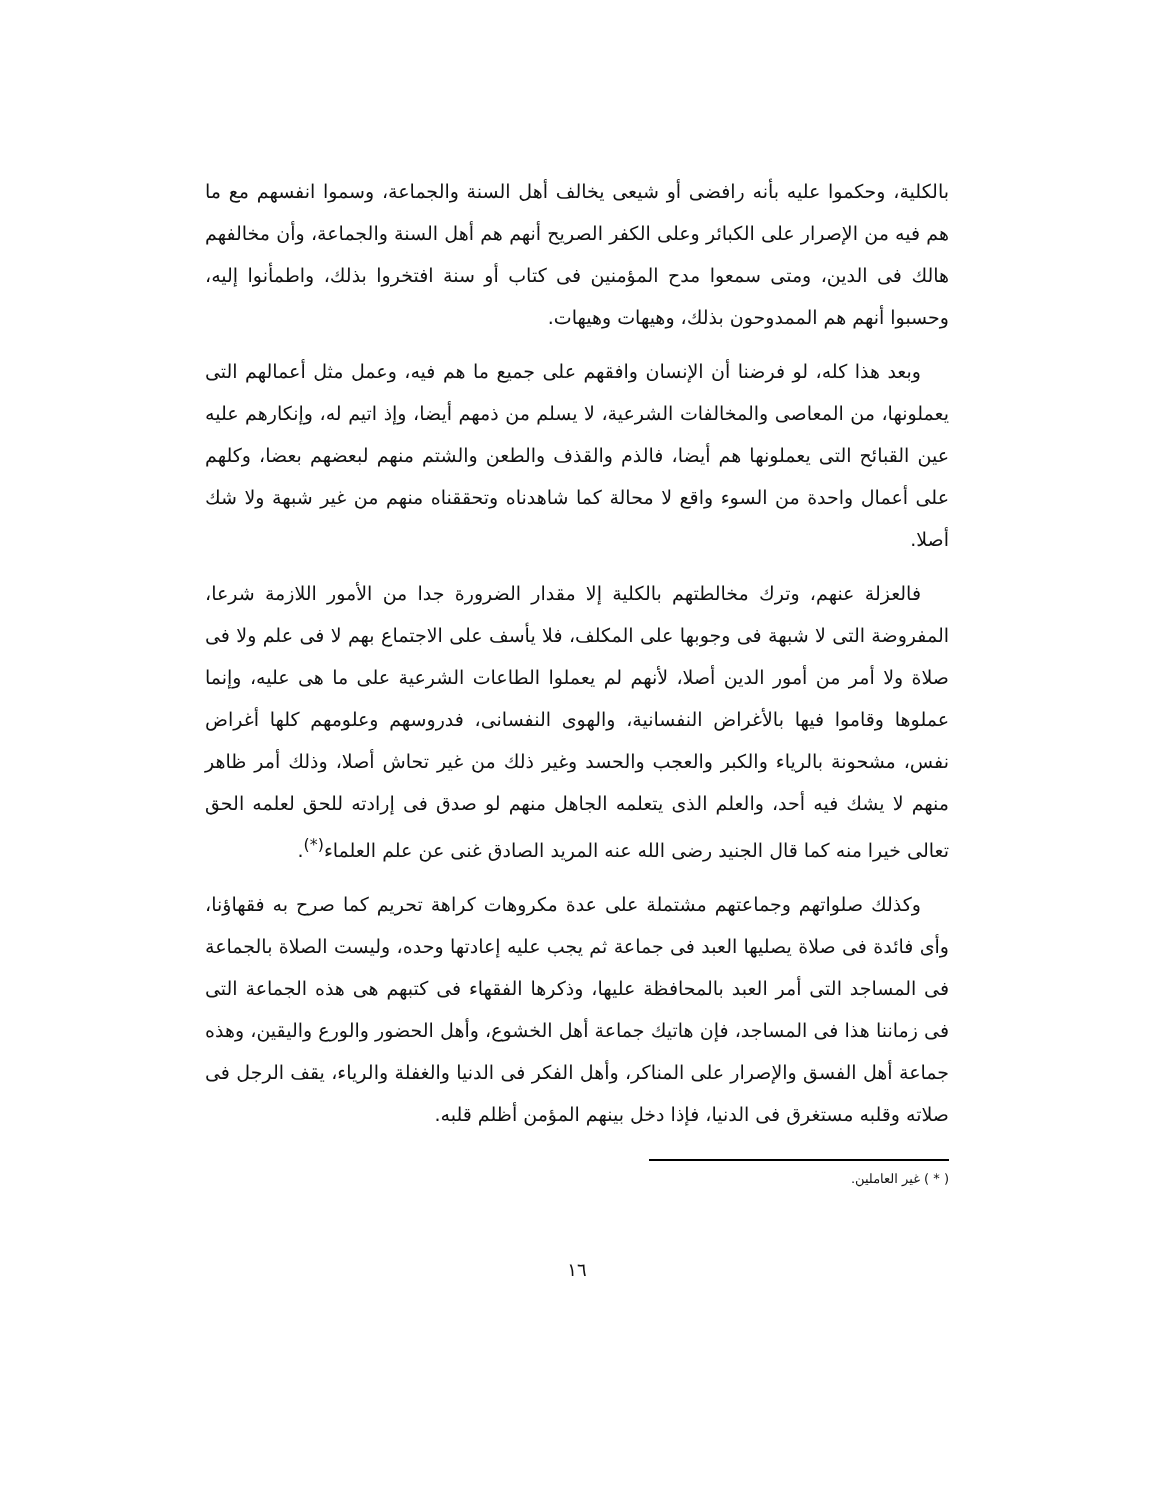بالكلية، وحكموا عليه بأنه رافضى أو شيعى يخالف أهل السنة والجماعة، وسموا انفسهم مع ما هم فيه من الإصرار على الكبائر وعلى الكفر الصريح أنهم هم أهل السنة والجماعة، وأن مخالفهم هالك فى الدين، ومتى سمعوا مدح المؤمنين فى كتاب أو سنة افتخروا بذلك، واطمأنوا إليه، وحسبوا أنهم هم الممدوحون بذلك، وهيهات وهيهات.
وبعد هذا كله، لو فرضنا أن الإنسان وافقهم على جميع ما هم فيه، وعمل مثل أعمالهم التى يعملونها، من المعاصى والمخالفات الشرعية، لا يسلم من ذمهم أيضا، وإذ اتيم له، وإنكارهم عليه عين القبائح التى يعملونها هم أيضا، فالذم والقذف والطعن والشتم منهم لبعضهم بعضا، وكلهم على أعمال واحدة من السوء واقع لا محالة كما شاهدناه وتحققناه منهم من غير شبهة ولا شك أصلا.
فالعزلة عنهم، وترك مخالطتهم بالكلية إلا مقدار الضرورة جدا من الأمور اللازمة شرعا، المفروضة التى لا شبهة فى وجوبها على المكلف، فلا يأسف على الاجتماع بهم لا فى علم ولا فى صلاة ولا أمر من أمور الدين أصلا، لأنهم لم يعملوا الطاعات الشرعية على ما هى عليه، وإنما عملوها وقاموا فيها بالأغراض النفسانية، والهوى النفسانى، فدروسهم وعلومهم كلها أغراض نفس، مشحونة بالرياء والكبر والعجب والحسد وغير ذلك من غير تحاش أصلا، وذلك أمر ظاهر منهم لا يشك فيه أحد، والعلم الذى يتعلمه الجاهل منهم لو صدق فى إرادته للحق لعلمه الحق تعالى خيرا منه كما قال الجنيد رضى الله عنه المريد الصادق غنى عن علم العلماء<sup>(*)</sup>.
وكذلك صلواتهم وجماعتهم مشتملة على عدة مكروهات كراهة تحريم كما صرح به فقهاؤنا، وأى فائدة فى صلاة يصليها العبد فى جماعة ثم يجب عليه إعادتها وحده، وليست الصلاة بالجماعة فى المساجد التى أمر العبد بالمحافظة عليها، وذكرها الفقهاء فى كتبهم هى هذه الجماعة التى فى زماننا هذا فى المساجد، فإن هاتيك جماعة أهل الخشوع، وأهل الحضور والورع واليقين، وهذه جماعة أهل الفسق والإصرار على المناكر، وأهل الفكر فى الدنيا والغفلة والرياء، يقف الرجل فى صلاته وقلبه مستغرق فى الدنيا، فإذا دخل بينهم المؤمن أظلم قلبه.
( * ) غير العاملين.
١٦